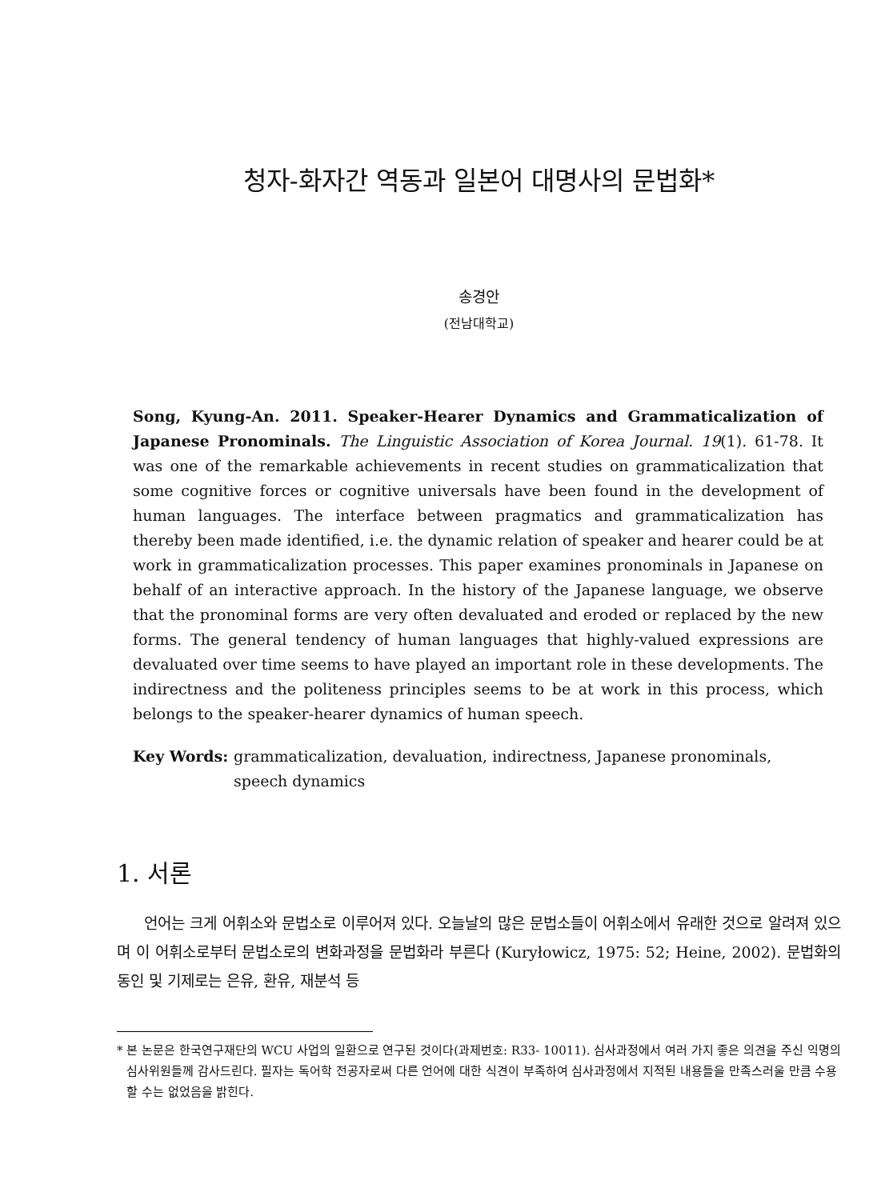청자-화자간 역동과 일본어 대명사의 문법화*
송경안
(전남대학교)
Song, Kyung-An. 2011. Speaker-Hearer Dynamics and Grammaticalization of Japanese Pronominals. The Linguistic Association of Korea Journal. 19(1). 61-78. It was one of the remarkable achievements in recent studies on grammaticalization that some cognitive forces or cognitive universals have been found in the development of human languages. The interface between pragmatics and grammaticalization has thereby been made identified, i.e. the dynamic relation of speaker and hearer could be at work in grammaticalization processes. This paper examines pronominals in Japanese on behalf of an interactive approach. In the history of the Japanese language, we observe that the pronominal forms are very often devaluated and eroded or replaced by the new forms. The general tendency of human languages that highly-valued expressions are devaluated over time seems to have played an important role in these developments. The indirectness and the politeness principles seems to be at work in this process, which belongs to the speaker-hearer dynamics of human speech.
Key Words: grammaticalization, devaluation, indirectness, Japanese pronominals, speech dynamics
1. 서론
언어는 크게 어휘소와 문법소로 이루어져 있다. 오늘날의 많은 문법소들이 어휘소에서 유래한 것으로 알려져 있으며 이 어휘소로부터 문법소로의 변화과정을 문법화라 부른다 (Kuryłowicz, 1975: 52; Heine, 2002). 문법화의 동인 및 기제로는 은유, 환유, 재분석 등
* 본 논문은 한국연구재단의 WCU 사업의 일환으로 연구된 것이다(과제번호: R33- 10011). 심사과정에서 여러 가지 좋은 의견을 주신 익명의 심사위원들께 감사드린다. 필자는 독어학 전공자로써 다른 언어에 대한 식견이 부족하여 심사과정에서 지적된 내용들을 만족스러울 만큼 수용할 수는 없었음을 밝힌다.